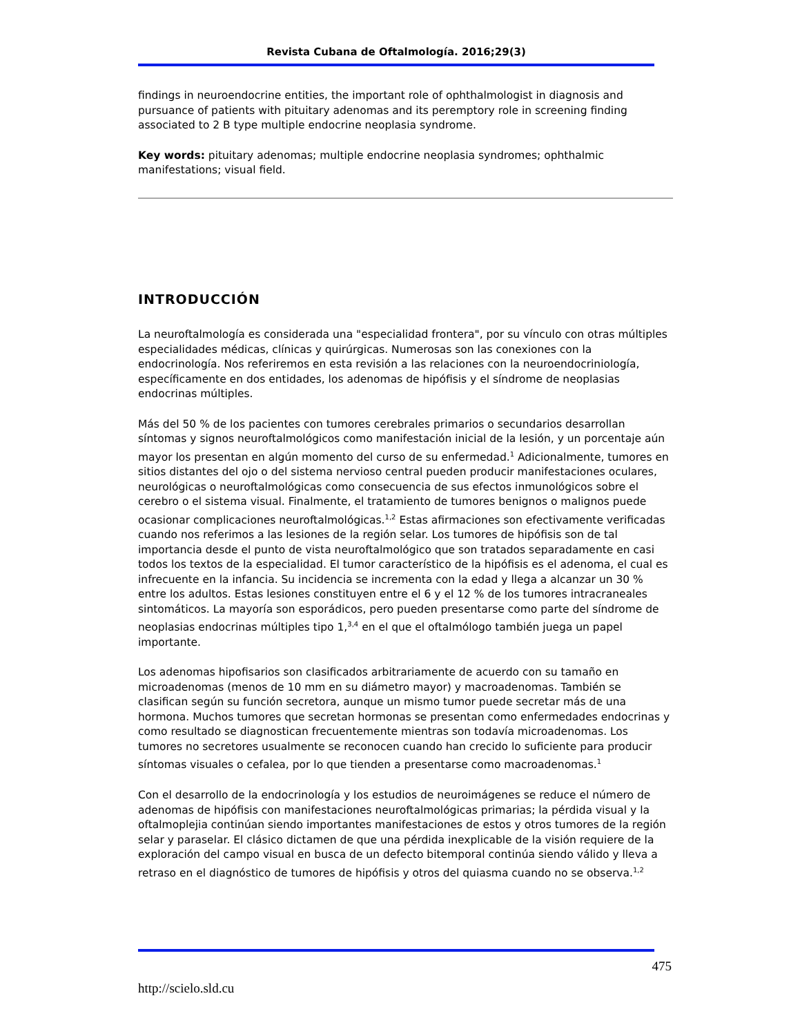Revista Cubana de Oftalmología. 2016;29(3)
findings in neuroendocrine entities, the important role of ophthalmologist in diagnosis and pursuance of patients with pituitary adenomas and its peremptory role in screening finding associated to 2 B type multiple endocrine neoplasia syndrome.
Key words: pituitary adenomas; multiple endocrine neoplasia syndromes; ophthalmic manifestations; visual field.
INTRODUCCIÓN
La neuroftalmología es considerada una "especialidad frontera", por su vínculo con otras múltiples especialidades médicas, clínicas y quirúrgicas. Numerosas son las conexiones con la endocrinología. Nos referiremos en esta revisión a las relaciones con la neuroendocriniología, específicamente en dos entidades, los adenomas de hipófisis y el síndrome de neoplasias endocrinas múltiples.
Más del 50 % de los pacientes con tumores cerebrales primarios o secundarios desarrollan síntomas y signos neuroftalmológicos como manifestación inicial de la lesión, y un porcentaje aún mayor los presentan en algún momento del curso de su enfermedad.<sup>1</sup> Adicionalmente, tumores en sitios distantes del ojo o del sistema nervioso central pueden producir manifestaciones oculares, neurológicas o neuroftalmológicas como consecuencia de sus efectos inmunológicos sobre el cerebro o el sistema visual. Finalmente, el tratamiento de tumores benignos o malignos puede ocasionar complicaciones neuroftalmológicas.<sup>1,2</sup> Estas afirmaciones son efectivamente verificadas cuando nos referimos a las lesiones de la región selar. Los tumores de hipófisis son de tal importancia desde el punto de vista neuroftalmológico que son tratados separadamente en casi todos los textos de la especialidad. El tumor característico de la hipófisis es el adenoma, el cual es infrecuente en la infancia. Su incidencia se incrementa con la edad y llega a alcanzar un 30 % entre los adultos. Estas lesiones constituyen entre el 6 y el 12 % de los tumores intracraneales sintomáticos. La mayoría son esporádicos, pero pueden presentarse como parte del síndrome de neoplasias endocrinas múltiples tipo 1,<sup>3,4</sup> en el que el oftalmólogo también juega un papel importante.
Los adenomas hipofisarios son clasificados arbitrariamente de acuerdo con su tamaño en microadenomas (menos de 10 mm en su diámetro mayor) y macroadenomas. También se clasifican según su función secretora, aunque un mismo tumor puede secretar más de una hormona. Muchos tumores que secretan hormonas se presentan como enfermedades endocrinas y como resultado se diagnostican frecuentemente mientras son todavía microadenomas. Los tumores no secretores usualmente se reconocen cuando han crecido lo suficiente para producir síntomas visuales o cefalea, por lo que tienden a presentarse como macroadenomas.<sup>1</sup>
Con el desarrollo de la endocrinología y los estudios de neuroimágenes se reduce el número de adenomas de hipófisis con manifestaciones neuroftalmológicas primarias; la pérdida visual y la oftalmoplejia continúan siendo importantes manifestaciones de estos y otros tumores de la región selar y paraselar. El clásico dictamen de que una pérdida inexplicable de la visión requiere de la exploración del campo visual en busca de un defecto bitemporal continúa siendo válido y lleva a retraso en el diagnóstico de tumores de hipófisis y otros del quiasma cuando no se observa.<sup>1,2</sup>
475
http://scielo.sld.cu